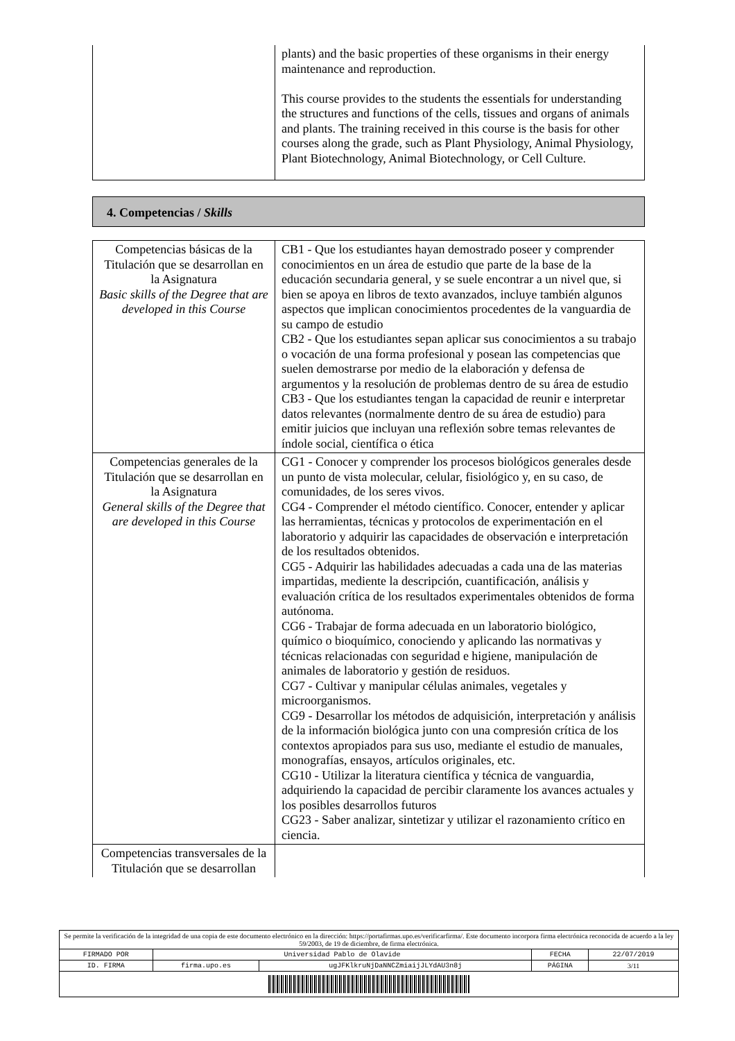| | plants) and the basic properties of these organisms in their energy maintenance and reproduction. This course provides to the students the essentials for understanding the structures and functions of the cells, tissues and organs of animals and plants. The training received in this course is the basis for other courses along the grade, such as Plant Physiology, Animal Physiology, Plant Biotechnology, Animal Biotechnology, or Cell Culture. |
4. Competencias / Skills
| Competencias básicas de la Titulación que se desarrollan en la Asignatura Basic skills of the Degree that are developed in this Course | CB1 - Que los estudiantes hayan demostrado poseer y comprender conocimientos en un área de estudio que parte de la base de la educación secundaria general, y se suele encontrar a un nivel que, si bien se apoya en libros de texto avanzados, incluye también algunos aspectos que implican conocimientos procedentes de la vanguardia de su campo de estudio CB2 - Que los estudiantes sepan aplicar sus conocimientos a su trabajo o vocación de una forma profesional y posean las competencias que suelen demostrarse por medio de la elaboración y defensa de argumentos y la resolución de problemas dentro de su área de estudio CB3 - Que los estudiantes tengan la capacidad de reunir e interpretar datos relevantes (normalmente dentro de su área de estudio) para emitir juicios que incluyan una reflexión sobre temas relevantes de índole social, científica o ética |
| Competencias generales de la Titulación que se desarrollan en la Asignatura General skills of the Degree that are developed in this Course | CG1 - Conocer y comprender los procesos biológicos generales desde un punto de vista molecular, celular, fisiológico y, en su caso, de comunidades, de los seres vivos. CG4 - Comprender el método científico. Conocer, entender y aplicar las herramientas, técnicas y protocolos de experimentación en el laboratorio y adquirir las capacidades de observación e interpretación de los resultados obtenidos. CG5 - Adquirir las habilidades adecuadas a cada una de las materias impartidas, mediente la descripción, cuantificación, análisis y evaluación crítica de los resultados experimentales obtenidos de forma autónoma. CG6 - Trabajar de forma adecuada en un laboratorio biológico, químico o bioquímico, conociendo y aplicando las normativas y técnicas relacionadas con seguridad e higiene, manipulación de animales de laboratorio y gestión de residuos. CG7 - Cultivar y manipular células animales, vegetales y microorganismos. CG9 - Desarrollar los métodos de adquisición, interpretación y análisis de la información biológica junto con una compresión crítica de los contextos apropiados para sus uso, mediante el estudio de manuales, monografías, ensayos, artículos originales, etc. CG10 - Utilizar la literatura científica y técnica de vanguardia, adquiriendo la capacidad de percibir claramente los avances actuales y los posibles desarrollos futuros CG23 - Saber analizar, sintetizar y utilizar el razonamiento crítico en ciencia. |
| Competencias transversales de la Titulación que se desarrollan | |
| Se permite la verificación de la integridad de una copia de este documento electrónico en la dirección: https://portafirmas.upo.es/verificarfirma/. Este documento incorpora firma electrónica reconocida de acuerdo a la ley 59/2003, de 19 de diciembre, de firma electrónica. | | | | |
| FIRMADO POR | Universidad Pablo de Olavide | | FECHA | 22/07/2019 |
| ID. FIRMA | firma.upo.es | ugJFKlkruNjDaNNCZmiaijJLYdAU3n8j | PÁGINA | 3/11 |